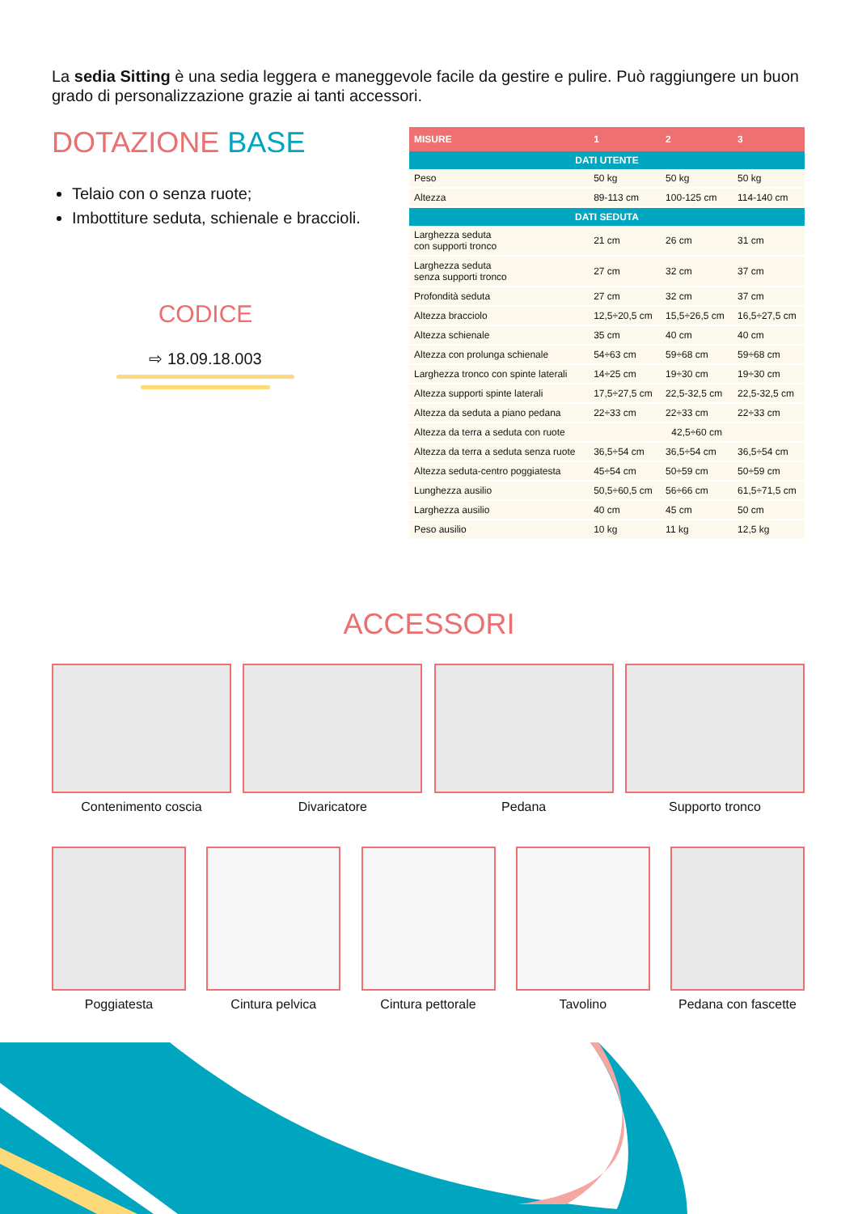La sedia Sitting è una sedia leggera e maneggevole facile da gestire e pulire. Può raggiungere un buon grado di personalizzazione grazie ai tanti accessori.
DOTAZIONE BASE
Telaio con o senza ruote;
Imbottiture seduta, schienale e braccioli.
CODICE
⇨ 18.09.18.003
| MISURE | 1 | 2 | 3 |
| --- | --- | --- | --- |
| DATI UTENTE | | | |
| Peso | 50 kg | 50 kg | 50 kg |
| Altezza | 89-113 cm | 100-125 cm | 114-140 cm |
| DATI SEDUTA | | | |
| Larghezza seduta con supporti tronco | 21 cm | 26 cm | 31 cm |
| Larghezza seduta senza supporti tronco | 27 cm | 32 cm | 37 cm |
| Profondità seduta | 27 cm | 32 cm | 37 cm |
| Altezza bracciolo | 12,5÷20,5 cm | 15,5÷26,5 cm | 16,5÷27,5 cm |
| Altezza schienale | 35 cm | 40 cm | 40 cm |
| Altezza con prolunga schienale | 54÷63 cm | 59÷68 cm | 59÷68 cm |
| Larghezza tronco con spinte laterali | 14÷25 cm | 19÷30 cm | 19÷30 cm |
| Altezza supporti spinte laterali | 17,5÷27,5 cm | 22,5-32,5 cm | 22,5-32,5 cm |
| Altezza da seduta a piano pedana | 22÷33 cm | 22÷33 cm | 22÷33 cm |
| Altezza da terra a seduta con ruote | 42,5÷60 cm | | |
| Altezza da terra a seduta senza ruote | 36,5÷54 cm | 36,5÷54 cm | 36,5÷54 cm |
| Altezza seduta-centro poggiatesta | 45÷54 cm | 50÷59 cm | 50÷59 cm |
| Lunghezza ausilio | 50,5÷60,5 cm | 56÷66 cm | 61,5÷71,5 cm |
| Larghezza ausilio | 40 cm | 45 cm | 50 cm |
| Peso ausilio | 10 kg | 11 kg | 12,5 kg |
ACCESSORI
Contenimento coscia Divaricatore Pedana Supporto tronco
Poggiatesta Cintura pelvica Cintura pettorale Tavolino Pedana con fascette